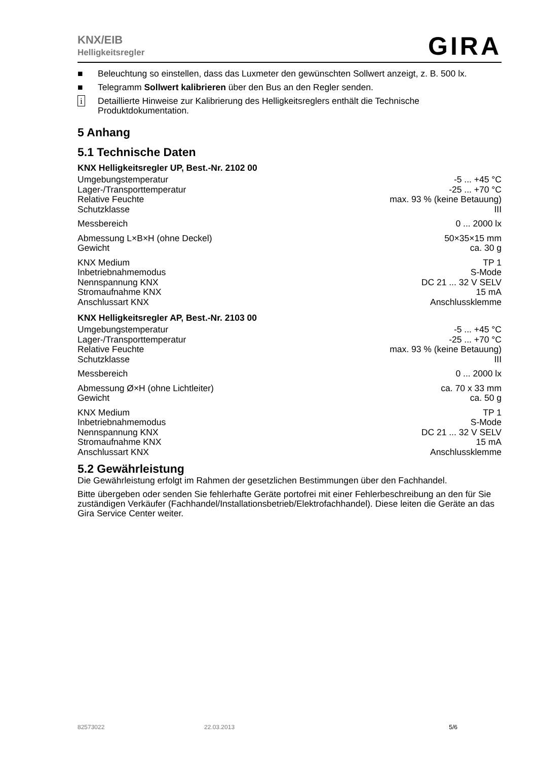KNX/EIB
Helligkeitsregler
GIRA
■ Beleuchtung so einstellen, dass das Luxmeter den gewünschten Sollwert anzeigt, z. B. 500 lx.
■ Telegramm Sollwert kalibrieren über den Bus an den Regler senden.
i Detaillierte Hinweise zur Kalibrierung des Helligkeitsreglers enthält die Technische Produktdokumentation.
5 Anhang
5.1 Technische Daten
KNX Helligkeitsregler UP, Best.-Nr. 2102 00
| Umgebungstemperatur | -5 ... +45 °C |
| Lager-/Transporttemperatur | -25 ... +70 °C |
| Relative Feuchte | max. 93 % (keine Betauung) |
| Schutzklasse | III |
| Messbereich | 0 ... 2000 lx |
| Abmessung L×B×H (ohne Deckel) | 50×35×15 mm |
| Gewicht | ca. 30 g |
| KNX Medium | TP 1 |
| Inbetriebnahmemodus | S-Mode |
| Nennspannung KNX | DC 21 ... 32 V SELV |
| Stromaufnahme KNX | 15 mA |
| Anschlussart KNX | Anschlussklemme |
KNX Helligkeitsregler AP, Best.-Nr. 2103 00
| Umgebungstemperatur | -5 ... +45 °C |
| Lager-/Transporttemperatur | -25 ... +70 °C |
| Relative Feuchte | max. 93 % (keine Betauung) |
| Schutzklasse | III |
| Messbereich | 0 ... 2000 lx |
| Abmessung Ø×H (ohne Lichtleiter) | ca. 70 x 33 mm |
| Gewicht | ca. 50 g |
| KNX Medium | TP 1 |
| Inbetriebnahmemodus | S-Mode |
| Nennspannung KNX | DC 21 ... 32 V SELV |
| Stromaufnahme KNX | 15 mA |
| Anschlussart KNX | Anschlussklemme |
5.2 Gewährleistung
Die Gewährleistung erfolgt im Rahmen der gesetzlichen Bestimmungen über den Fachhandel.
Bitte übergeben oder senden Sie fehlerhafte Geräte portofrei mit einer Fehlerbeschreibung an den für Sie zuständigen Verkäufer (Fachhandel/Installationsbetrieb/Elektrofachhandel). Diese leiten die Geräte an das Gira Service Center weiter.
82573022 22.03.2013 5/6